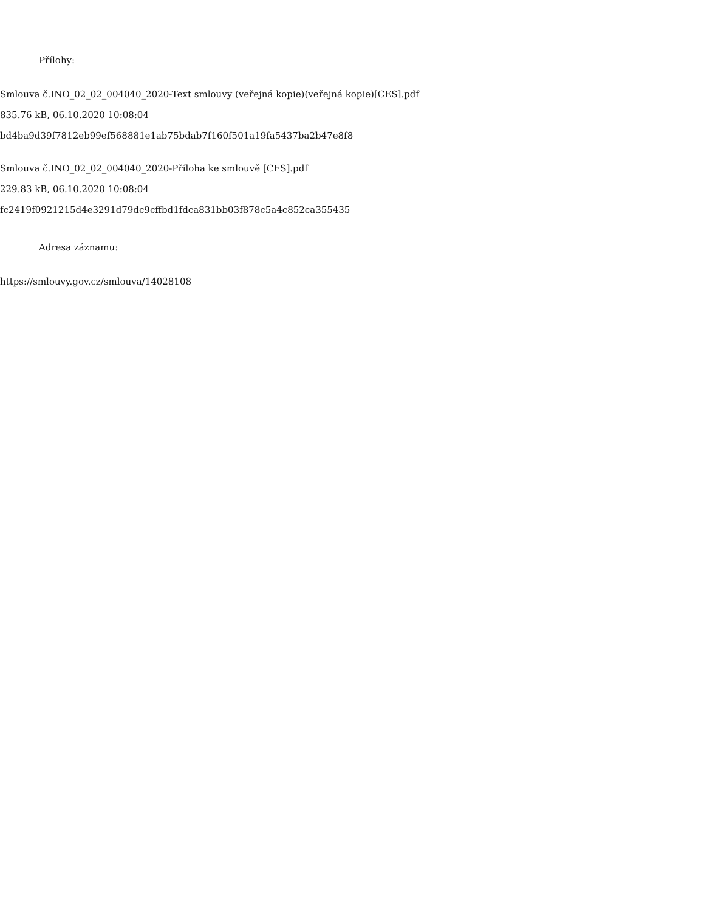Přílohy:
Smlouva č.INO_02_02_004040_2020-Text smlouvy (veřejná kopie)(veřejná kopie)[CES].pdf
835.76 kB, 06.10.2020 10:08:04
bd4ba9d39f7812eb99ef568881e1ab75bdab7f160f501a19fa5437ba2b47e8f8
Smlouva č.INO_02_02_004040_2020-Příloha ke smlouvě [CES].pdf
229.83 kB, 06.10.2020 10:08:04
fc2419f0921215d4e3291d79dc9cffbd1fdca831bb03f878c5a4c852ca355435
Adresa záznamu:
https://smlouvy.gov.cz/smlouva/14028108